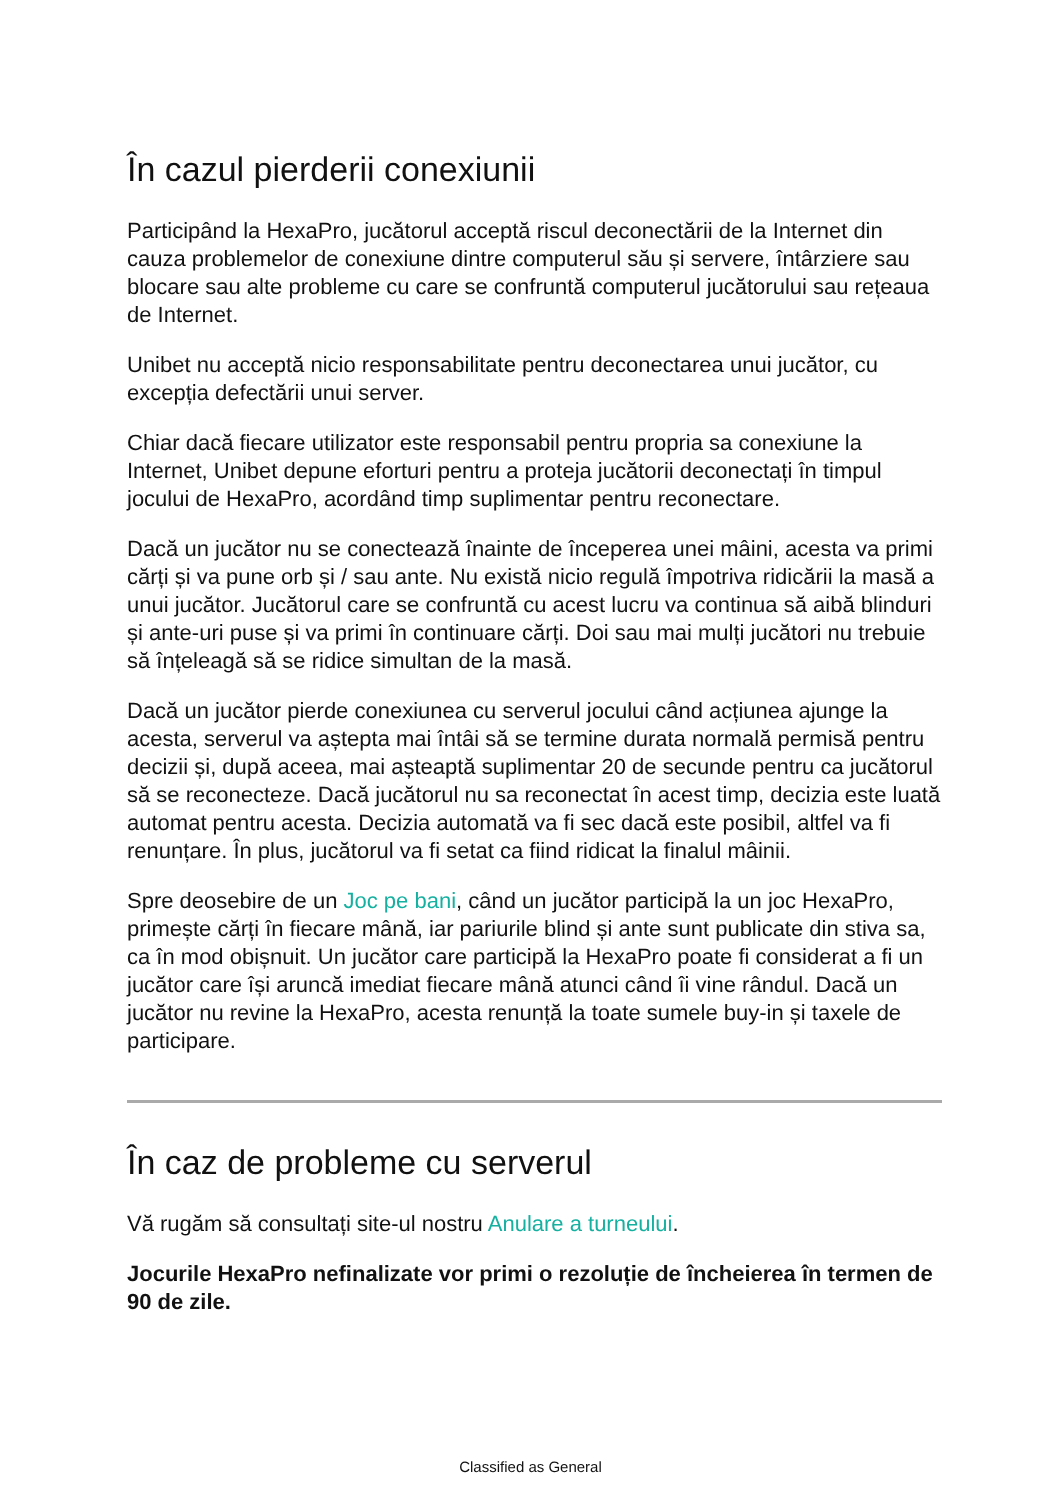În cazul pierderii conexiunii
Participând la HexaPro, jucătorul acceptă riscul deconectării de la Internet din cauza problemelor de conexiune dintre computerul său și servere, întârziere sau blocare sau alte probleme cu care se confruntă computerul jucătorului sau rețeaua de Internet.
Unibet nu acceptă nicio responsabilitate pentru deconectarea unui jucător, cu excepția defectării unui server.
Chiar dacă fiecare utilizator este responsabil pentru propria sa conexiune la Internet, Unibet depune eforturi pentru a proteja jucătorii deconectați în timpul jocului de HexaPro, acordând timp suplimentar pentru reconectare.
Dacă un jucător nu se conectează înainte de începerea unei mâini, acesta va primi cărți și va pune orb și / sau ante. Nu există nicio regulă împotriva ridicării la masă a unui jucător. Jucătorul care se confruntă cu acest lucru va continua să aibă blinduri și ante-uri puse și va primi în continuare cărți. Doi sau mai mulți jucători nu trebuie să înțeleagă să se ridice simultan de la masă.
Dacă un jucător pierde conexiunea cu serverul jocului când acțiunea ajunge la acesta, serverul va aștepta mai întâi să se termine durata normală permisă pentru decizii și, după aceea, mai așteaptă suplimentar 20 de secunde pentru ca jucătorul să se reconecteze. Dacă jucătorul nu sa reconectat în acest timp, decizia este luată automat pentru acesta. Decizia automată va fi sec dacă este posibil, altfel va fi renunțare. În plus, jucătorul va fi setat ca fiind ridicat la finalul mâinii.
Spre deosebire de un Joc pe bani, când un jucător participă la un joc HexaPro, primește cărți în fiecare mână, iar pariurile blind și ante sunt publicate din stiva sa, ca în mod obișnuit. Un jucător care participă la HexaPro poate fi considerat a fi un jucător care își aruncă imediat fiecare mână atunci când îi vine rândul. Dacă un jucător nu revine la HexaPro, acesta renunță la toate sumele buy-in și taxele de participare.
În caz de probleme cu serverul
Vă rugăm să consultați site-ul nostru Anulare a turneului.
Jocurile HexaPro nefinalizate vor primi o rezoluție de încheierea în termen de 90 de zile.
Classified as General